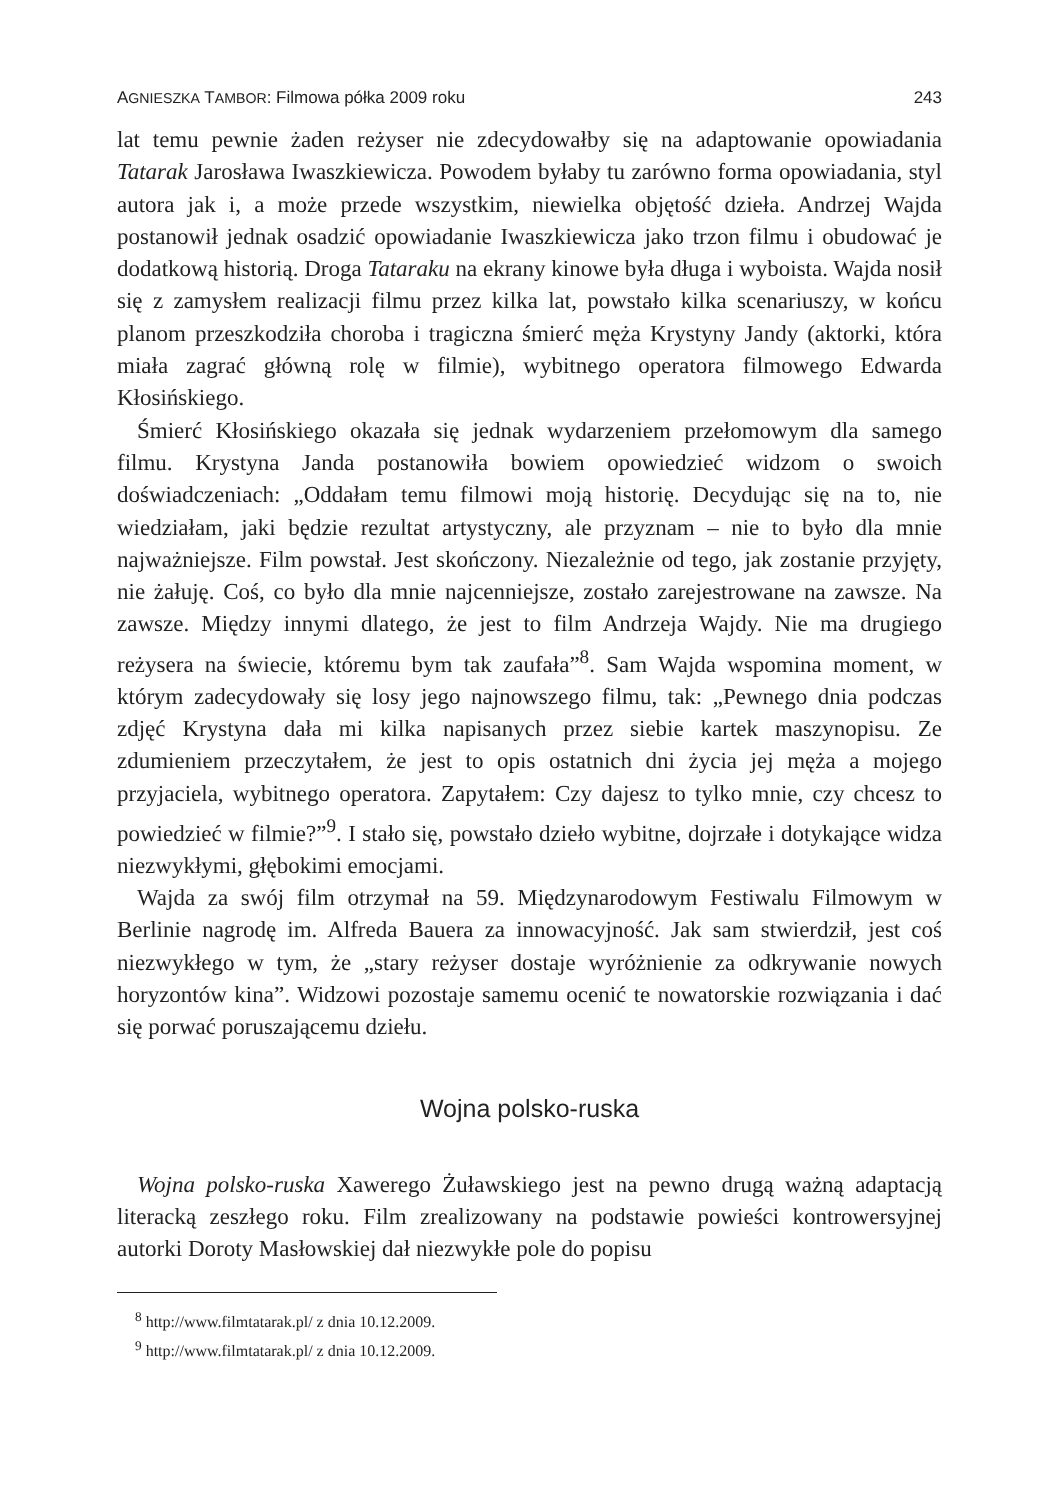AGNIESZKA TAMBOR: Filmowa półka 2009 roku 243
lat temu pewnie żaden reżyser nie zdecydowałby się na adaptowanie opowiadania Tatarak Jarosława Iwaszkiewicza. Powodem byłaby tu zarówno forma opowiadania, styl autora jak i, a może przede wszystkim, niewielka objętość dzieła. Andrzej Wajda postanowił jednak osadzić opowiadanie Iwaszkiewicza jako trzon filmu i obudować je dodatkową historią. Droga Tataraku na ekrany kinowe była długa i wyboista. Wajda nosił się z zamysłem realizacji filmu przez kilka lat, powstało kilka scenariuszy, w końcu planom przeszkodziła choroba i tragiczna śmierć męża Krystyny Jandy (aktorki, która miała zagrać główną rolę w filmie), wybitnego operatora filmowego Edwarda Kłosińskiego.
Śmierć Kłosińskiego okazała się jednak wydarzeniem przełomowym dla samego filmu. Krystyna Janda postanowiła bowiem opowiedzieć widzom o swoich doświadczeniach: „Oddałam temu filmowi moją historię. Decydując się na to, nie wiedziałam, jaki będzie rezultat artystyczny, ale przyznam – nie to było dla mnie najważniejsze. Film powstał. Jest skończony. Niezależnie od tego, jak zostanie przyjęty, nie żałuję. Coś, co było dla mnie najcenniejsze, zostało zarejestrowane na zawsze. Na zawsze. Między innymi dlatego, że jest to film Andrzeja Wajdy. Nie ma drugiego reżysera na świecie, któremu bym tak zaufała”<sup>8</sup>. Sam Wajda wspomina moment, w którym zadecydowały się losy jego najnowszego filmu, tak: „Pewnego dnia podczas zdjęć Krystyna dała mi kilka napisanych przez siebie kartek maszynopisu. Ze zdumieniem przeczytałem, że jest to opis ostatnich dni życia jej męża a mojego przyjaciela, wybitnego operatora. Zapytałem: Czy dajesz to tylko mnie, czy chcesz to powiedzieć w filmie?”<sup>9</sup>. I stało się, powstało dzieło wybitne, dojrzałe i dotykające widza niezwykłymi, głębokimi emocjami.
Wajda za swój film otrzymał na 59. Międzynarodowym Festiwalu Filmowym w Berlinie nagrodę im. Alfreda Bauera za innowacyjność. Jak sam stwierdził, jest coś niezwykłego w tym, że „stary reżyser dostaje wyróżnienie za odkrywanie nowych horyzontów kina”. Widzowi pozostaje samemu ocenić te nowatorskie rozwiązania i dać się porwać poruszającemu dziełu.
Wojna polsko-ruska
Wojna polsko-ruska Xawerego Żuławskiego jest na pewno drugą ważną adaptacją literacką zeszłego roku. Film zrealizowany na podstawie powieści kontrowersyjnej autorki Doroty Masłowskiej dał niezwykłe pole do popisu
<sup>8</sup> http://www.filmtatarak.pl/ z dnia 10.12.2009.
<sup>9</sup> http://www.filmtatarak.pl/ z dnia 10.12.2009.